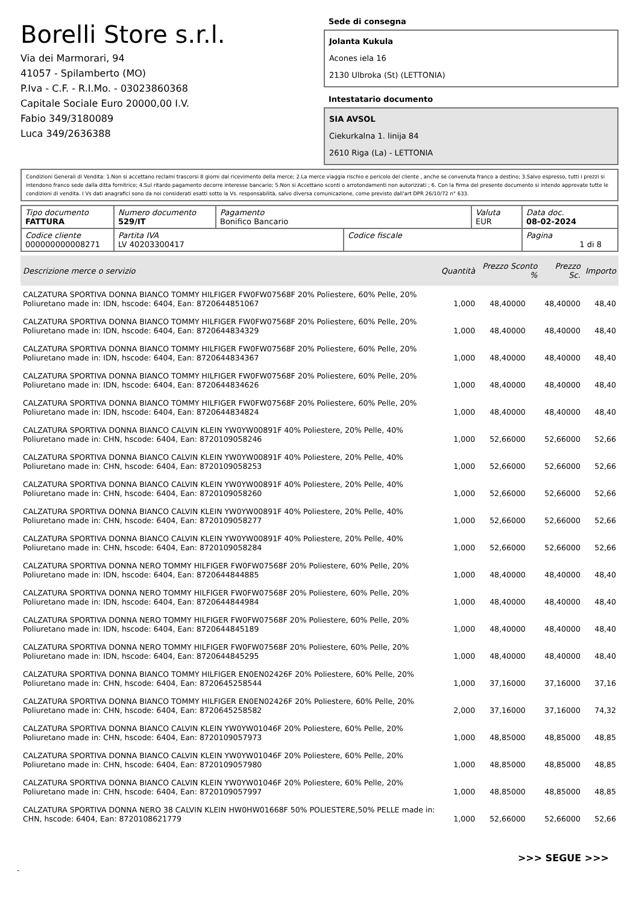Borelli Store s.r.l.
Via dei Marmorari, 94
41057 - Spilamberto (MO)
P.Iva - C.F. - R.I.Mo. - 03023860368
Capitale Sociale Euro 20000,00 I.V.
Fabio 349/3180089
Luca 349/2636388
Sede di consegna
Jolanta Kukula
Acones iela 16
2130 Ulbroka (St) (LETTONIA)
Intestatario documento
SIA AVSOL
Ciekurkalna 1. linija 84
2610 Riga (La) - LETTONIA
Condizioni Generali di Vendita: 1.Non si accettano reclami trascorsi 8 giorni dal ricevimento della merce; 2.La merce viaggia rischio e pericolo del cliente , anche se convenuta franco a destino; 3.Salvo espresso, tutti i prezzi si intendono franco sede dalla ditta fornitrice; 4.Sul ritardo pagamento decorre interesse bancario; 5.Non si Accettano sconti o arrotondamenti non autorizzati ; 6. Con la firma del presente documento si intendo approvate tutte le condizioni di vendita. I Vs dati anagrafici sono da noi considerati esatti sotto la Vs. responsabilità, salvo diversa comunicazione, come previsto dall'art DPR 26/10/72 n° 633.
| Tipo documento FATTURA | Numero documento 529/IT | Pagamento Bonifico Bancario | | Valuta EUR | Data doc. 08-02-2024 |
| Codice cliente 000000000008271 | Partita IVA LV 40203300417 | | Codice fiscale | | Pagina 1 di 8 |
| Descrizione merce o servizio | Quantità | Prezzo Sconto % | Prezzo Sc. | Importo |
| --- | --- | --- | --- | --- |
| CALZATURA SPORTIVA DONNA BIANCO TOMMY HILFIGER FW0FW07568F 20% Poliestere, 60% Pelle, 20% Poliuretano made in: IDN, hscode: 6404, Ean: 8720644851067 | 1,000 | 48,40000 | 48,40000 | 48,40 |
| CALZATURA SPORTIVA DONNA BIANCO TOMMY HILFIGER FW0FW07568F 20% Poliestere, 60% Pelle, 20% Poliuretano made in: IDN, hscode: 6404, Ean: 8720644834329 | 1,000 | 48,40000 | 48,40000 | 48,40 |
| CALZATURA SPORTIVA DONNA BIANCO TOMMY HILFIGER FW0FW07568F 20% Poliestere, 60% Pelle, 20% Poliuretano made in: IDN, hscode: 6404, Ean: 8720644834367 | 1,000 | 48,40000 | 48,40000 | 48,40 |
| CALZATURA SPORTIVA DONNA BIANCO TOMMY HILFIGER FW0FW07568F 20% Poliestere, 60% Pelle, 20% Poliuretano made in: IDN, hscode: 6404, Ean: 8720644834626 | 1,000 | 48,40000 | 48,40000 | 48,40 |
| CALZATURA SPORTIVA DONNA BIANCO TOMMY HILFIGER FW0FW07568F 20% Poliestere, 60% Pelle, 20% Poliuretano made in: IDN, hscode: 6404, Ean: 8720644834824 | 1,000 | 48,40000 | 48,40000 | 48,40 |
| CALZATURA SPORTIVA DONNA BIANCO CALVIN KLEIN YW0YW00891F 40% Poliestere, 20% Pelle, 40% Poliuretano made in: CHN, hscode: 6404, Ean: 8720109058246 | 1,000 | 52,66000 | 52,66000 | 52,66 |
| CALZATURA SPORTIVA DONNA BIANCO CALVIN KLEIN YW0YW00891F 40% Poliestere, 20% Pelle, 40% Poliuretano made in: CHN, hscode: 6404, Ean: 8720109058253 | 1,000 | 52,66000 | 52,66000 | 52,66 |
| CALZATURA SPORTIVA DONNA BIANCO CALVIN KLEIN YW0YW00891F 40% Poliestere, 20% Pelle, 40% Poliuretano made in: CHN, hscode: 6404, Ean: 8720109058260 | 1,000 | 52,66000 | 52,66000 | 52,66 |
| CALZATURA SPORTIVA DONNA BIANCO CALVIN KLEIN YW0YW00891F 40% Poliestere, 20% Pelle, 40% Poliuretano made in: CHN, hscode: 6404, Ean: 8720109058277 | 1,000 | 52,66000 | 52,66000 | 52,66 |
| CALZATURA SPORTIVA DONNA BIANCO CALVIN KLEIN YW0YW00891F 40% Poliestere, 20% Pelle, 40% Poliuretano made in: CHN, hscode: 6404, Ean: 8720109058284 | 1,000 | 52,66000 | 52,66000 | 52,66 |
| CALZATURA SPORTIVA DONNA NERO TOMMY HILFIGER FW0FW07568F 20% Poliestere, 60% Pelle, 20% Poliuretano made in: IDN, hscode: 6404, Ean: 8720644844885 | 1,000 | 48,40000 | 48,40000 | 48,40 |
| CALZATURA SPORTIVA DONNA NERO TOMMY HILFIGER FW0FW07568F 20% Poliestere, 60% Pelle, 20% Poliuretano made in: IDN, hscode: 6404, Ean: 8720644844984 | 1,000 | 48,40000 | 48,40000 | 48,40 |
| CALZATURA SPORTIVA DONNA NERO TOMMY HILFIGER FW0FW07568F 20% Poliestere, 60% Pelle, 20% Poliuretano made in: IDN, hscode: 6404, Ean: 8720644845189 | 1,000 | 48,40000 | 48,40000 | 48,40 |
| CALZATURA SPORTIVA DONNA NERO TOMMY HILFIGER FW0FW07568F 20% Poliestere, 60% Pelle, 20% Poliuretano made in: IDN, hscode: 6404, Ean: 8720644845295 | 1,000 | 48,40000 | 48,40000 | 48,40 |
| CALZATURA SPORTIVA DONNA BIANCO TOMMY HILFIGER EN0EN02426F 20% Poliestere, 60% Pelle, 20% Poliuretano made in: CHN, hscode: 6404, Ean: 8720645258544 | 1,000 | 37,16000 | 37,16000 | 37,16 |
| CALZATURA SPORTIVA DONNA BIANCO TOMMY HILFIGER EN0EN02426F 20% Poliestere, 60% Pelle, 20% Poliuretano made in: CHN, hscode: 6404, Ean: 8720645258582 | 2,000 | 37,16000 | 37,16000 | 74,32 |
| CALZATURA SPORTIVA DONNA BIANCO CALVIN KLEIN YW0YW01046F 20% Poliestere, 60% Pelle, 20% Poliuretano made in: CHN, hscode: 6404, Ean: 8720109057973 | 1,000 | 48,85000 | 48,85000 | 48,85 |
| CALZATURA SPORTIVA DONNA BIANCO CALVIN KLEIN YW0YW01046F 20% Poliestere, 60% Pelle, 20% Poliuretano made in: CHN, hscode: 6404, Ean: 8720109057980 | 1,000 | 48,85000 | 48,85000 | 48,85 |
| CALZATURA SPORTIVA DONNA BIANCO CALVIN KLEIN YW0YW01046F 20% Poliestere, 60% Pelle, 20% Poliuretano made in: CHN, hscode: 6404, Ean: 8720109057997 | 1,000 | 48,85000 | 48,85000 | 48,85 |
| CALZATURA SPORTIVA DONNA NERO 38 CALVIN KLEIN HW0HW01668F 50% POLIESTERE,50% PELLE made in: CHN, hscode: 6404, Ean: 8720108621779 | 1,000 | 52,66000 | 52,66000 | 52,66 |
>>> SEGUE >>>
-